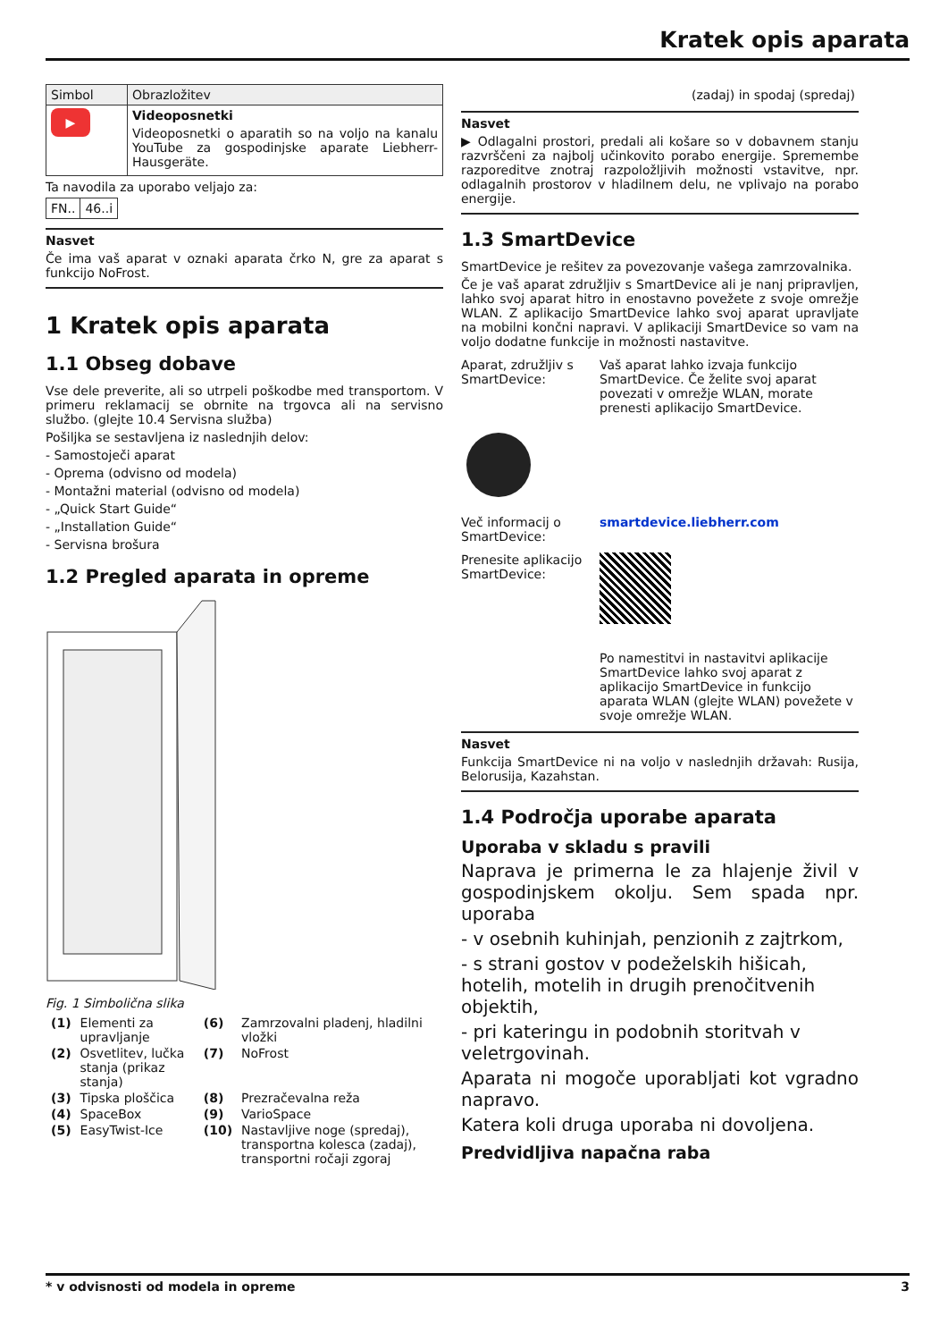Kratek opis aparata
| Simbol | Obrazložitev |
| --- | --- |
| ▶ | Videoposnetki Videoposnetki o aparatih so na voljo na kanalu YouTube za gospodinjske aparate Liebherr-Hausgeräte. |
Ta navodila za uporabo veljajo za:
| FN.. | 46..i |
Nasvet
Če ima vaš aparat v oznaki aparata črko N, gre za aparat s funkcijo NoFrost.
1 Kratek opis aparata
1.1 Obseg dobave
Vse dele preverite, ali so utrpeli poškodbe med transportom. V primeru reklamacij se obrnite na trgovca ali na servisno službo. (glejte 10.4 Servisna služba)
Pošiljka se sestavljena iz naslednjih delov:
- Samostoječi aparat
- Oprema (odvisno od modela)
- Montažni material (odvisno od modela)
- „Quick Start Guide“
- „Installation Guide“
- Servisna brošura
1.2 Pregled aparata in opreme
Fig. 1 Simbolična slika
| (1) | Elementi za upravljanje | (6) | Zamrzovalni pladenj, hladilni vložki |
| (2) | Osvetlitev, lučka stanja (prikaz stanja) | (7) | NoFrost |
| (3) | Tipska ploščica | (8) | Prezračevalna reža |
| (4) | SpaceBox | (9) | VarioSpace |
| (5) | EasyTwist-Ice | (10) | Nastavljive noge (spredaj), transportna kolesca (zadaj), transportni ročaji zgoraj |
(zadaj) in spodaj (spredaj)
Nasvet
▶ Odlagalni prostori, predali ali košare so v dobavnem stanju razvrščeni za najbolj učinkovito porabo energije. Spremembe razporeditve znotraj razpoložljivih možnosti vstavitve, npr. odlagalnih prostorov v hladilnem delu, ne vplivajo na porabo energije.
1.3 SmartDevice
SmartDevice je rešitev za povezovanje vašega zamrzovalnika.
Če je vaš aparat združljiv s SmartDevice ali je nanj pripravljen, lahko svoj aparat hitro in enostavno povežete z svoje omrežje WLAN. Z aplikacijo SmartDevice lahko svoj aparat upravljate na mobilni končni napravi. V aplikaciji SmartDevice so vam na voljo dodatne funkcije in možnosti nastavitve.
Aparat, združljiv s SmartDevice:
Vaš aparat lahko izvaja funkcijo SmartDevice. Če želite svoj aparat povezati v omrežje WLAN, morate prenesti aplikacijo SmartDevice.
Več informacij o SmartDevice:
smartdevice.liebherr.com
Prenesite aplikacijo SmartDevice:
Po namestitvi in nastavitvi aplikacije SmartDevice lahko svoj aparat z aplikacijo SmartDevice in funkcijo aparata WLAN (glejte WLAN) povežete v svoje omrežje WLAN.
Nasvet
Funkcija SmartDevice ni na voljo v naslednjih državah: Rusija, Belorusija, Kazahstan.
1.4 Področja uporabe aparata
Uporaba v skladu s pravili
Naprava je primerna le za hlajenje živil v gospodinjskem okolju. Sem spada npr. uporaba
- v osebnih kuhinjah, penzionih z zajtrkom,
- s strani gostov v podeželskih hišicah, hotelih, motelih in drugih prenočitvenih objektih,
- pri kateringu in podobnih storitvah v veletrgovinah.
Aparata ni mogoče uporabljati kot vgradno napravo.
Katera koli druga uporaba ni dovoljena.
Predvidljiva napačna raba
* v odvisnosti od modela in opreme 3